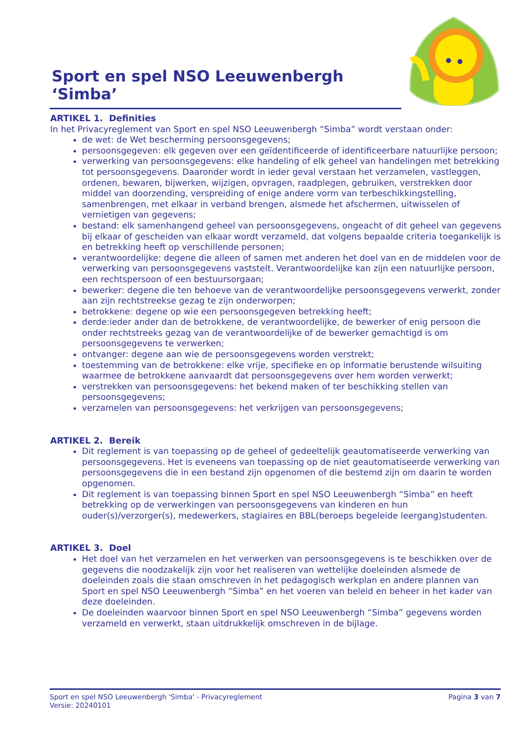Sport en spel NSO Leeuwenbergh ‘Simba’
ARTIKEL 1. Definities
In het Privacyreglement van Sport en spel NSO Leeuwenbergh “Simba” wordt verstaan onder:
de wet: de Wet bescherming persoonsgegevens;
persoonsgegeven: elk gegeven over een geïdentificeerde of identificeerbare natuurlijke persoon;
verwerking van persoonsgegevens: elke handeling of elk geheel van handelingen met betrekking tot persoonsgegevens. Daaronder wordt in ieder geval verstaan het verzamelen, vastleggen, ordenen, bewaren, bijwerken, wijzigen, opvragen, raadplegen, gebruiken, verstrekken door middel van doorzending, verspreiding of enige andere vorm van terbeschikkingstelling, samenbrengen, met elkaar in verband brengen, alsmede het afschermen, uitwisselen of vernietigen van gegevens;
bestand: elk samenhangend geheel van persoonsgegevens, ongeacht of dit geheel van gegevens bij elkaar of gescheiden van elkaar wordt verzameld, dat volgens bepaalde criteria toegankelijk is en betrekking heeft op verschillende personen;
verantwoordelijke: degene die alleen of samen met anderen het doel van en de middelen voor de verwerking van persoonsgegevens vaststelt. Verantwoordelijke kan zijn een natuurlijke persoon, een rechtspersoon of een bestuursorgaan;
bewerker: degene die ten behoeve van de verantwoordelijke persoonsgegevens verwerkt, zonder aan zijn rechtstreekse gezag te zijn onderworpen;
betrokkene: degene op wie een persoonsgegeven betrekking heeft;
derde:ieder ander dan de betrokkene, de verantwoordelijke, de bewerker of enig persoon die onder rechtstreeks gezag van de verantwoordelijke of de bewerker gemachtigd is om persoonsgegevens te verwerken;
ontvanger: degene aan wie de persoonsgegevens worden verstrekt;
toestemming van de betrokkene: elke vrije, specifieke en op informatie berustende wilsuiting waarmee de betrokkene aanvaardt dat persoonsgegevens over hem worden verwerkt;
verstrekken van persoonsgegevens: het bekend maken of ter beschikking stellen van persoonsgegevens;
verzamelen van persoonsgegevens: het verkrijgen van persoonsgegevens;
ARTIKEL 2. Bereik
Dit reglement is van toepassing op de geheel of gedeeltelijk geautomatiseerde verwerking van persoonsgegevens. Het is eveneens van toepassing op de niet geautomatiseerde verwerking van persoonsgegevens die in een bestand zijn opgenomen of die bestemd zijn om daarin te worden opgenomen.
Dit reglement is van toepassing binnen Sport en spel NSO Leeuwenbergh “Simba” en heeft betrekking op de verwerkingen van persoonsgegevens van kinderen en hun ouder(s)/verzorger(s), medewerkers, stagiaires en BBL(beroeps begeleide leergang)studenten.
ARTIKEL 3. Doel
Het doel van het verzamelen en het verwerken van persoonsgegevens is te beschikken over de gegevens die noodzakelijk zijn voor het realiseren van wettelijke doeleinden alsmede de doeleinden zoals die staan omschreven in het pedagogisch werkplan en andere plannen van Sport en spel NSO Leeuwenbergh “Simba” en het voeren van beleid en beheer in het kader van deze doeleinden.
De doeleinden waarvoor binnen Sport en spel NSO Leeuwenbergh “Simba” gegevens worden verzameld en verwerkt, staan uitdrukkelijk omschreven in de bijlage.
Pagina 3 van 7 Sport en spel NSO Leeuwenbergh 'Simba' - Privacyreglement
Versie: 20240101